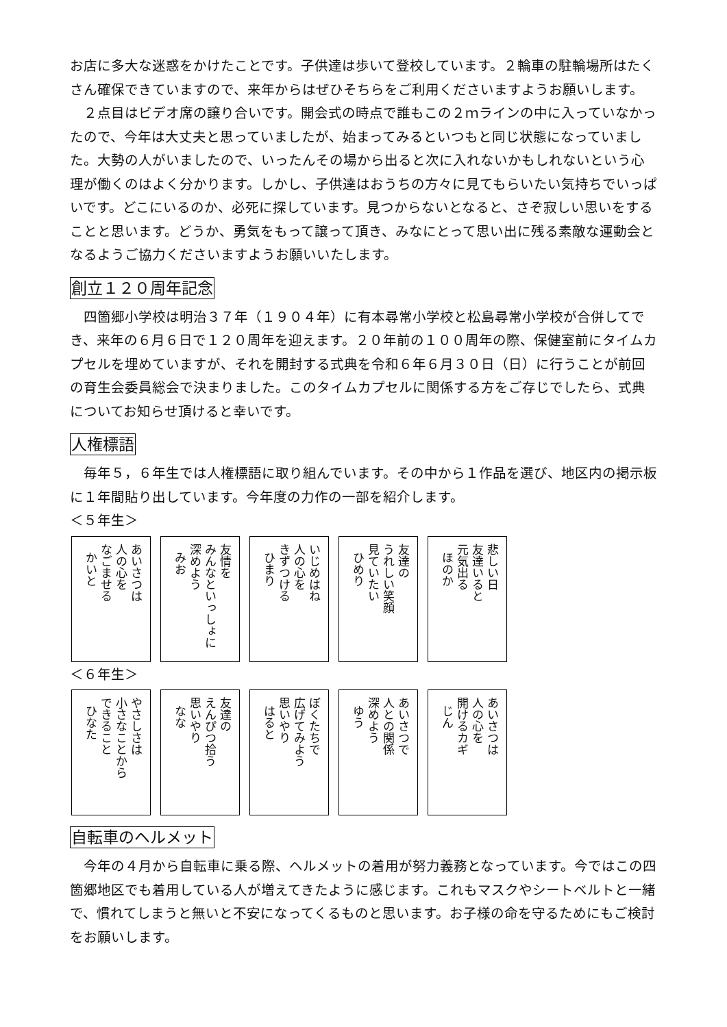お店に多大な迷惑をかけたことです。子供達は歩いて登校しています。２輪車の駐輪場所はたくさん確保できていますので、来年からはぜひそちらをご利用くださいますようお願いします。
２点目はビデオ席の譲り合いです。開会式の時点で誰もこの２ｍラインの中に入っていなかったので、今年は大丈夫と思っていましたが、始まってみるといつもと同じ状態になっていました。大勢の人がいましたので、いったんその場から出ると次に入れないかもしれないという心理が働くのはよく分かります。しかし、子供達はおうちの方々に見てもらいたい気持ちでいっぱいです。どこにいるのか、必死に探しています。見つからないとなると、さぞ寂しい思いをすることと思います。どうか、勇気をもって譲って頂き、みなにとって思い出に残る素敵な運動会となるようご協力くださいますようお願いいたします。
創立１２０周年記念
四箇郷小学校は明治３７年（１９０４年）に有本尋常小学校と松島尋常小学校が合併してでき、来年の６月６日で１２０周年を迎えます。２０年前の１００周年の際、保健室前にタイムカプセルを埋めていますが、それを開封する式典を令和６年６月３０日（日）に行うことが前回の育生会委員総会で決まりました。このタイムカプセルに関係する方をご存じでしたら、式典についてお知らせ頂けると幸いです。
人権標語
毎年５，６年生では人権標語に取り組んでいます。その中から１作品を選び、地区内の掲示板に１年間貼り出しています。今年度の力作の一部を紹介します。
＜５年生＞
あいさつは
人の心を
なごませる
かいと
友情を
みんなといっしょに
深めよう
みお
いじめはね
人の心を
きずつける
ひまり
友達の
うれしい笑顔
見ていたい
ひめり
悲しい日
友達いると
元気出る
ほのか
＜６年生＞
やさしさは
小さなことから
できること
ひなた
友達の
えんぴつ拾う
思いやり
なな
ぼくたちで
広げてみよう
思いやり
はると
あいさつで
人との関係
深めよう
ゆう
あいさつは
人の心を
開けるカギ
じん
自転車のヘルメット
今年の４月から自転車に乗る際、ヘルメットの着用が努力義務となっています。今ではこの四箇郷地区でも着用している人が増えてきたように感じます。これもマスクやシートベルトと一緒で、慣れてしまうと無いと不安になってくるものと思います。お子様の命を守るためにもご検討をお願いします。